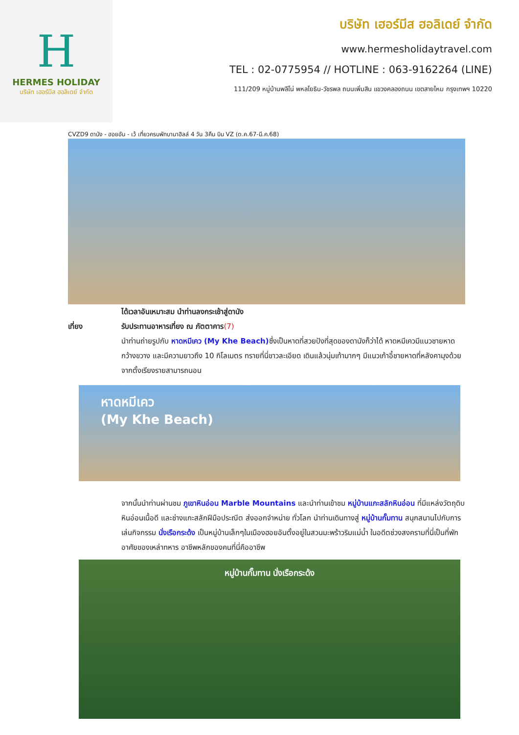H
HERMES HOLIDAY
บริษัท เฮอร์มีส ฮอลิเดย์ จำกัด
บริษัท เฮอร์มีส ฮอลิเดย์ จำกัด
www.hermesholidaytravel.com
TEL : 02-0775954 // HOTLINE : 063-9162264 (LINE)
111/209 หมู่บ้านพลีโน่ พหลโยธิน-วัชรพล ถนนเพิ่มสิน แขวงคลองถนน เขตสายไหม กรุงเทพฯ 10220
CVZD9 ดานัง - ฮอยอัน - เว้ เที่ยวครบพักบานาฮิลล์ 4 วัน 3คืน บิน VZ (ต.ค.67-มี.ค.68)
ได้เวลาอันเหมาะสม นำท่านลงกระเช้าสู่ดานัง
เที่ยง รับประทานอาหารเที่ยง ณ ภัตตาคาร (7)
นำท่านถ่ายรูปกับ หาดหมีเคว (My Khe Beach) ซึ่งเป็นหาดที่สวยปังที่สุดของดานังก็ว่าได้ หาดหมีเควมีแนวชายหาดกว้างขวาง และมีความยาวถึง 10 กิโลเมตร ทรายที่นี่ขาวละเอียด เดินแล้วนุ่มเท้ามากๆ มีแนวเก้าอี้ชายหาดที่หลังคามุงด้วยจากตั้งเรียงรายสามารถนอน
หาดหมีเคว
(My Khe Beach)
จากนั้นนำท่านผ่านชม ภูเขาหินอ่อน Marble Mountains และนำท่านเข้าชม หมู่บ้านแกะสลักหินอ่อน ที่มีแหล่งวัตถุดิบหินอ่อนเนื้อดี และช่างแกะสลักฝีมือประณีต ส่งออกจำหน่าย ทั่วโลก นำท่านเดินทางสู่ หมู่บ้านกั๊มทาน สนุกสนานไปกับการเล่นกิจกรรม นั่งเรือกระด้ง เป็นหมู่บ้านเล็กๆในเมืองฮอยอันตั้งอยู่ในสวนมะพร้าวริมแม่น้ำ ในอดีตช่วงสงครามที่นี่เป็นที่พักอาศัยของเหล่าทหาร อาชีพหลักของคนที่นี่คืออาชีพ
หมู่บ้านกั๊มทาน นั่งเรือกระด้ง